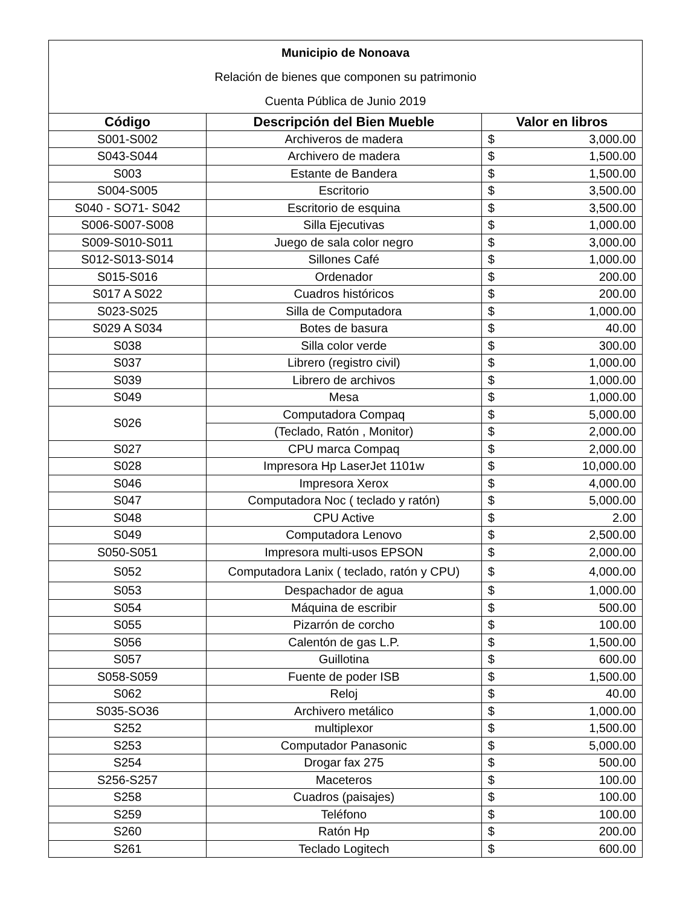| Municipio de Nonoava | | | |
| Relación de bienes que componen su patrimonio | | | |
| Cuenta Pública de Junio 2019 | | | |
| Código | Descripción del Bien Mueble | Valor en libros | |
| S001-S002 | Archiveros de madera | $ | 3,000.00 |
| S043-S044 | Archivero de madera | $ | 1,500.00 |
| S003 | Estante de Bandera | $ | 1,500.00 |
| S004-S005 | Escritorio | $ | 3,500.00 |
| S040 - SO71- S042 | Escritorio de esquina | $ | 3,500.00 |
| S006-S007-S008 | Silla Ejecutivas | $ | 1,000.00 |
| S009-S010-S011 | Juego de sala color negro | $ | 3,000.00 |
| S012-S013-S014 | Sillones Café | $ | 1,000.00 |
| S015-S016 | Ordenador | $ | 200.00 |
| S017 A S022 | Cuadros históricos | $ | 200.00 |
| S023-S025 | Silla de Computadora | $ | 1,000.00 |
| S029 A S034 | Botes de basura | $ | 40.00 |
| S038 | Silla color verde | $ | 300.00 |
| S037 | Librero (registro civil) | $ | 1,000.00 |
| S039 | Librero de archivos | $ | 1,000.00 |
| S049 | Mesa | $ | 1,000.00 |
| S026 | Computadora Compaq | $ | 5,000.00 |
| | (Teclado, Ratón , Monitor) | $ | 2,000.00 |
| S027 | CPU marca Compaq | $ | 2,000.00 |
| S028 | Impresora Hp LaserJet 1101w | $ | 10,000.00 |
| S046 | Impresora Xerox | $ | 4,000.00 |
| S047 | Computadora Noc ( teclado y ratón) | $ | 5,000.00 |
| S048 | CPU Active | $ | 2.00 |
| S049 | Computadora Lenovo | $ | 2,500.00 |
| S050-S051 | Impresora multi-usos EPSON | $ | 2,000.00 |
| S052 | Computadora Lanix ( teclado, ratón y CPU) | $ | 4,000.00 |
| S053 | Despachador de agua | $ | 1,000.00 |
| S054 | Máquina de escribir | $ | 500.00 |
| S055 | Pizarrón de corcho | $ | 100.00 |
| S056 | Calentón de gas L.P. | $ | 1,500.00 |
| S057 | Guillotina | $ | 600.00 |
| S058-S059 | Fuente de poder ISB | $ | 1,500.00 |
| S062 | Reloj | $ | 40.00 |
| S035-SO36 | Archivero metálico | $ | 1,000.00 |
| S252 | multiplexor | $ | 1,500.00 |
| S253 | Computador Panasonic | $ | 5,000.00 |
| S254 | Drogar fax 275 | $ | 500.00 |
| S256-S257 | Maceteros | $ | 100.00 |
| S258 | Cuadros (paisajes) | $ | 100.00 |
| S259 | Teléfono | $ | 100.00 |
| S260 | Ratón Hp | $ | 200.00 |
| S261 | Teclado Logitech | $ | 600.00 |